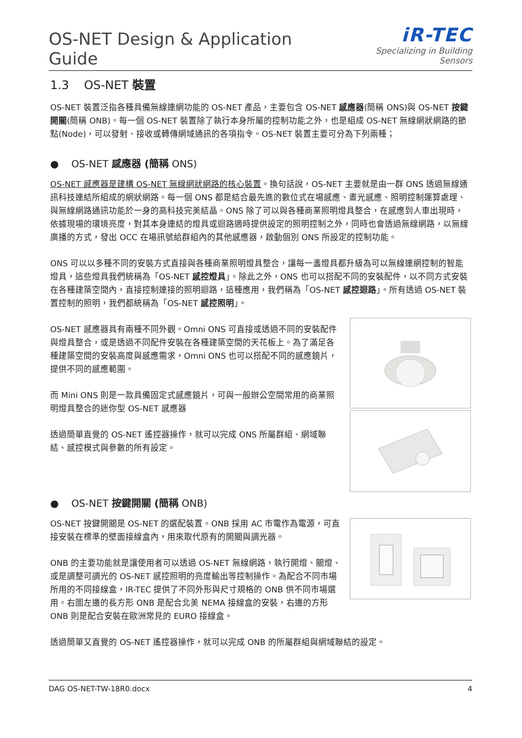OS-NET Design & Application Guide
iR-TEC
Specializing in Building Sensors
1.3 OS-NET 裝置
OS-NET 裝置泛指各種具備無線連網功能的 OS-NET 產品，主要包含 OS-NET 感應器(簡稱 ONS)與 OS-NET 按鍵開關(簡稱 ONB)。每一個 OS-NET 裝置除了執行本身所屬的控制功能之外，也是組成 OS-NET 無線網狀網路的節點(Node)，可以發射、接收或轉傳網域通訊的各項指令。OS-NET 裝置主要可分為下列兩種；
● OS-NET 感應器 (簡稱 ONS)
OS-NET 感應器是建構 OS-NET 無線網狀網路的核心裝置。換句話說，OS-NET 主要就是由一群 ONS 透過無線通訊科技連結所組成的網狀網路。每一個 ONS 都是結合最先進的數位式在場感應、晝光感應、照明控制運算處理、與無線網路通訊功能於一身的高科技完美結晶。ONS 除了可以與各種商業照明燈具整合，在感應到人車出現時，依據現場的環境亮度，對其本身連結的燈具或迴路適時提供設定的照明控制之外，同時也會透過無線網路，以無線廣播的方式，發出 OCC 在場訊號給群組內的其他感應器，啟動個別 ONS 所設定的控制功能。
ONS 可以以多種不同的安裝方式直接與各種商業照明燈具整合，讓每一盞燈具都升級為可以無線連網控制的智能燈具，這些燈具我們統稱為「OS-NET 感控燈具」。除此之外，ONS 也可以搭配不同的安裝配件，以不同方式安裝在各種建築空間內，直接控制連接的照明迴路，這種應用，我們稱為「OS-NET 感控迴路」。所有透過 OS-NET 裝置控制的照明，我們都統稱為「OS-NET 感控照明」。
OS-NET 感應器具有兩種不同外觀。Omni ONS 可直接或透過不同的安裝配件與燈具整合，或是透過不同配件安裝在各種建築空間的天花板上。為了滿足各種建築空間的安裝高度與感應需求，Omni ONS 也可以搭配不同的感應鏡片，提供不同的感應範圍。
而 Mini ONS 則是一款具備固定式感應鏡片，可與一般辦公空間常用的商業照明燈具整合的迷你型 OS-NET 感應器
透過簡單直覺的 OS-NET 遙控器操作，就可以完成 ONS 所屬群組、網域聯結、感控模式與參數的所有設定。
● OS-NET 按鍵開關 (簡稱 ONB)
OS-NET 按鍵開關是 OS-NET 的選配裝置。ONB 採用 AC 市電作為電源，可直接安裝在標準的壁面接線盒內，用來取代原有的開關與調光器。
ONB 的主要功能就是讓使用者可以透過 OS-NET 無線網路，執行開燈、關燈、或是調整可調光的 OS-NET 感控照明的亮度輸出等控制操作。為配合不同市場所用的不同接線盒，IR-TEC 提供了不同外形與尺寸規格的 ONB 供不同市場選用。右圖左邊的長方形 ONB 是配合北美 NEMA 接線盒的安裝，右邊的方形 ONB 則是配合安裝在歐洲常見的 EURO 接線盒。
透過簡單又直覺的 OS-NET 遙控器操作，就可以完成 ONB 的所屬群組與網域聯結的設定。
DAG OS-NET-TW-18R0.docx 4